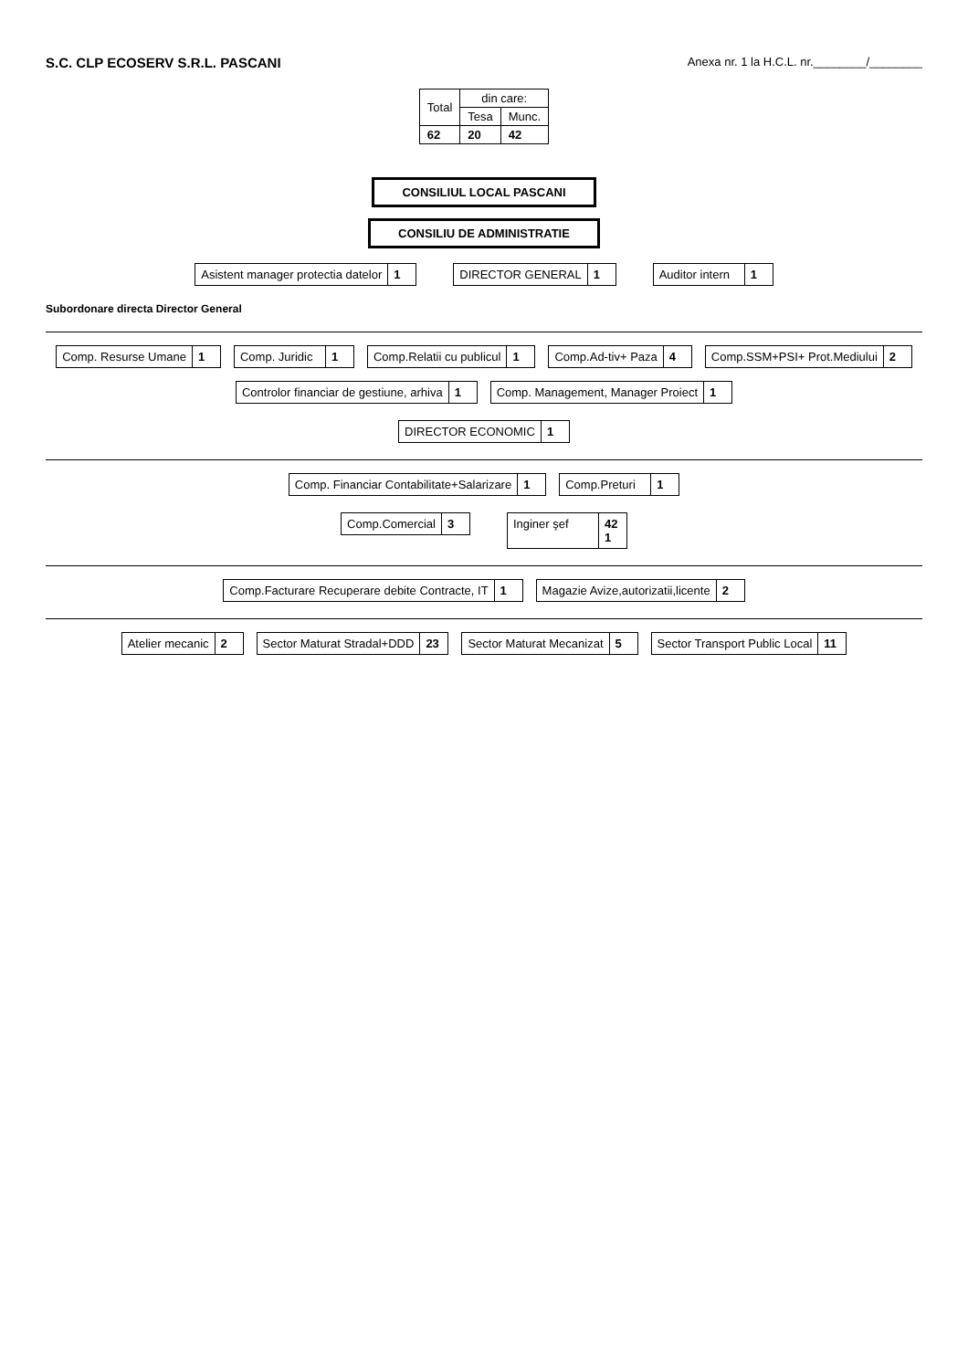S.C. CLP ECOSERV S.R.L. PASCANI
Anexa nr. 1 la H.C.L. nr.________/________
| Total | din care: | |
| --- | --- | --- |
| | Tesa | Munc. |
| 62 | 20 | 42 |
CONSILIUL LOCAL PASCANI
CONSILIU DE ADMINISTRATIE
Asistent manager protectia datelor
1
DIRECTOR GENERAL 1 Auditor intern 1
Subordonare directa Director General
Comp. Resurse Umane 1
Comp. Juridic 1
Comp.Relatii cu publicul 1
Comp.Ad-tiv+ Paza 4
Comp.SSM+PSI+ Prot.Mediului 2
Controlor financiar de gestiune, arhiva
1
Comp. Management, Manager Proiect
1
DIRECTOR ECONOMIC 1
Comp. Financiar Contabilitate+Salarizare
1
Comp.Preturi 1
Comp.Comercial 3 Inginer şef 42
1
Comp.Facturare Recuperare debite Contracte, IT
1
Magazie Avize,autorizatii,licente
2
Atelier mecanic 2
Sector Maturat Stradal+DDD 23
Sector Maturat Mecanizat 5
Sector Transport Public Local 11